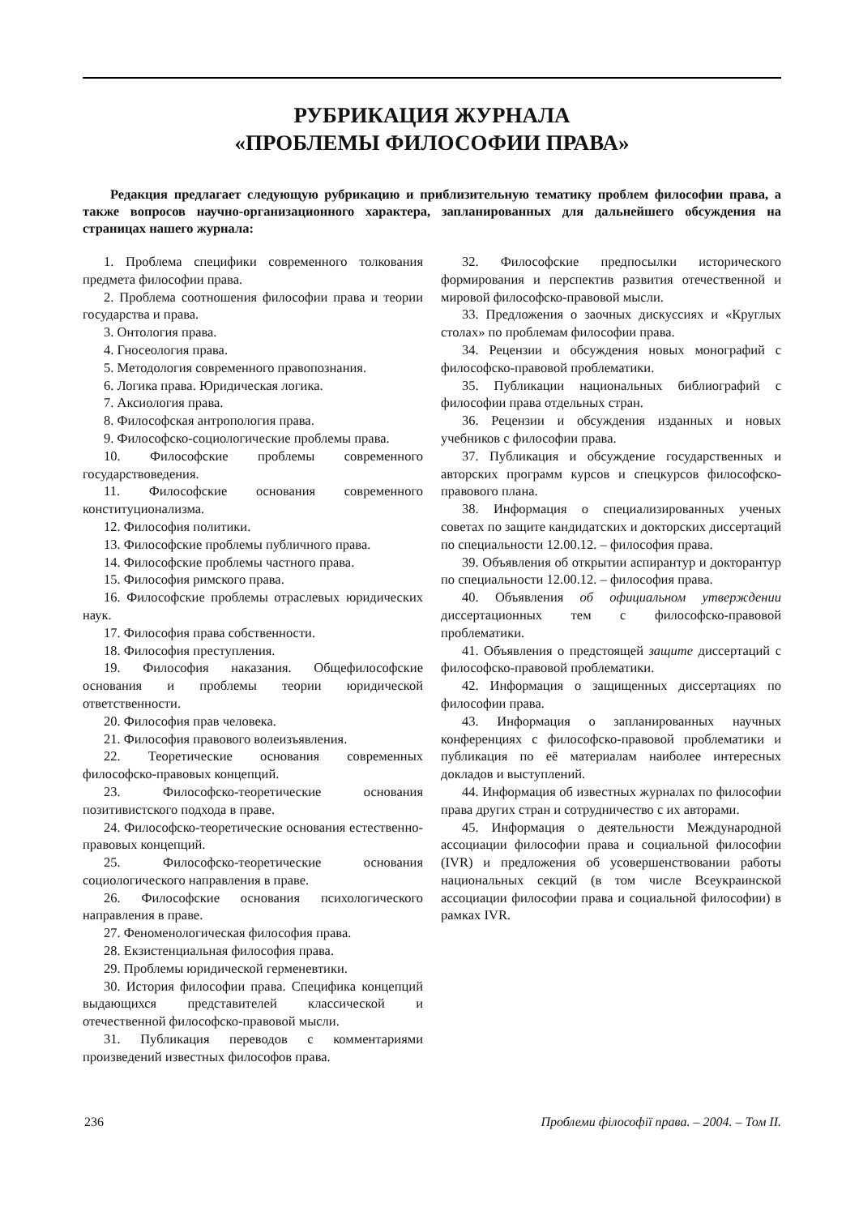РУБРИКАЦИЯ ЖУРНАЛА
«ПРОБЛЕМЫ ФИЛОСОФИИ ПРАВА»
Редакция предлагает следующую рубрикацию и приблизительную тематику проблем философии права, а также вопросов научно-организационного характера, запланированных для дальнейшего обсуждения на страницах нашего журнала:
1. Проблема специфики современного толкования предмета философии права.
2. Проблема соотношения философии права и теории государства и права.
3. Онтология права.
4. Гносеология права.
5. Методология современного правопознания.
6. Логика права. Юридическая логика.
7. Аксиология права.
8. Философская антропология права.
9. Философско-социологические проблемы права.
10. Философские проблемы современного государствоведения.
11. Философские основания современного конституционализма.
12. Философия политики.
13. Философские проблемы публичного права.
14. Философские проблемы частного права.
15. Философия римского права.
16. Философские проблемы отраслевых юридических наук.
17. Философия права собственности.
18. Философия преступления.
19. Философия наказания. Общефилософские основания и проблемы теории юридической ответственности.
20. Философия прав человека.
21. Философия правового волеизъявления.
22. Теоретические основания современных философско-правовых концепций.
23. Философско-теоретические основания позитивистского подхода в праве.
24. Философско-теоретические основания естественно-правовых концепций.
25. Философско-теоретические основания социологического направления в праве.
26. Философские основания психологического направления в праве.
27. Феноменологическая философия права.
28. Екзистенциальная философия права.
29. Проблемы юридической герменевтики.
30. История философии права. Специфика концепций выдающихся представителей классической и отечественной философско-правовой мысли.
31. Публикация переводов с комментариями произведений известных философов права.
32. Философские предпосылки исторического формирования и перспектив развития отечественной и мировой философско-правовой мысли.
33. Предложения о заочных дискуссиях и «Круглых столах» по проблемам философии права.
34. Рецензии и обсуждения новых монографий с философско-правовой проблематики.
35. Публикации национальных библиографий с философии права отдельных стран.
36. Рецензии и обсуждения изданных и новых учебников с философии права.
37. Публикация и обсуждение государственных и авторских программ курсов и спецкурсов философско-правового плана.
38. Информация о специализированных ученых советах по защите кандидатских и докторских диссертаций по специальности 12.00.12. – философия права.
39. Объявления об открытии аспирантур и докторантур по специальности 12.00.12. – философия права.
40. Объявления об официальном утверждении диссертационных тем с философско-правовой проблематики.
41. Объявления о предстоящей защите диссертаций с философско-правовой проблематики.
42. Информация о защищенных диссертациях по философии права.
43. Информация о запланированных научных конференциях с философско-правовой проблематики и публикация по её материалам наиболее интересных докладов и выступлений.
44. Информация об известных журналах по философии права других стран и сотрудничество с их авторами.
45. Информация о деятельности Международной ассоциации философии права и социальной философии (IVR) и предложения об усовершенствовании работы национальных секций (в том числе Всеукраинской ассоциации философии права и социальной философии) в рамках IVR.
236 Проблеми філософії права. – 2004. – Том II.